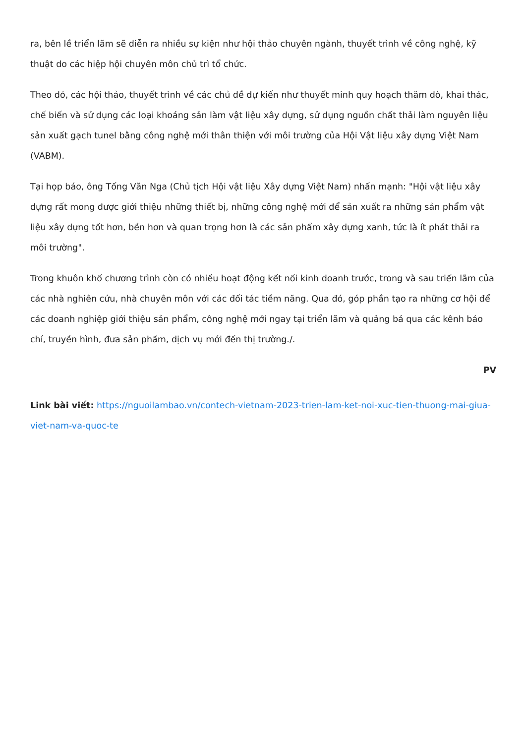ra, bên lề triển lãm sẽ diễn ra nhiều sự kiện như hội thảo chuyên ngành, thuyết trình về công nghệ, kỹ thuật do các hiệp hội chuyên môn chủ trì tổ chức.
Theo đó, các hội thảo, thuyết trình về các chủ đề dự kiến như thuyết minh quy hoạch thăm dò, khai thác, chế biến và sử dụng các loại khoáng sản làm vật liệu xây dựng, sử dụng nguồn chất thải làm nguyên liệu sản xuất gạch tunel bằng công nghệ mới thân thiện với môi trường của Hội Vật liệu xây dựng Việt Nam (VABM).
Tại họp báo, ông Tống Văn Nga (Chủ tịch Hội vật liệu Xây dựng Việt Nam) nhấn mạnh: "Hội vật liệu xây dựng rất mong được giới thiệu những thiết bị, những công nghệ mới để sản xuất ra những sản phẩm vật liệu xây dựng tốt hơn, bền hơn và quan trọng hơn là các sản phẩm xây dựng xanh, tức là ít phát thải ra môi trường".
Trong khuôn khổ chương trình còn có nhiều hoạt động kết nối kinh doanh trước, trong và sau triển lãm của các nhà nghiên cứu, nhà chuyên môn với các đối tác tiềm năng. Qua đó, góp phần tạo ra những cơ hội để các doanh nghiệp giới thiệu sản phẩm, công nghệ mới ngay tại triển lãm và quảng bá qua các kênh báo chí, truyền hình, đưa sản phẩm, dịch vụ mới đến thị trường./.
PV
Link bài viết: https://nguoilambao.vn/contech-vietnam-2023-trien-lam-ket-noi-xuc-tien-thuong-mai-giua-viet-nam-va-quoc-te